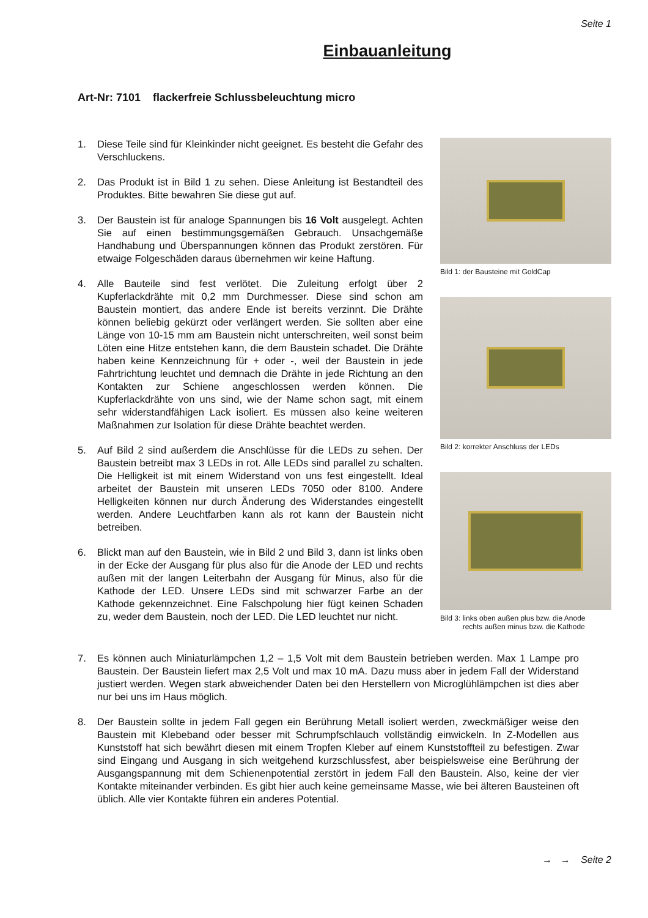Seite 1
Einbauanleitung
Art-Nr: 7101 flackerfreie Schlussbeleuchtung micro
1. Diese Teile sind für Kleinkinder nicht geeignet. Es besteht die Gefahr des Verschluckens.
2. Das Produkt ist in Bild 1 zu sehen. Diese Anleitung ist Bestandteil des Produktes. Bitte bewahren Sie diese gut auf.
3. Der Baustein ist für analoge Spannungen bis 16 Volt ausgelegt. Achten Sie auf einen bestimmungsgemäßen Gebrauch. Unsachgemäße Handhabung und Überspannungen können das Produkt zerstören. Für etwaige Folgeschäden daraus übernehmen wir keine Haftung.
4. Alle Bauteile sind fest verlötet. Die Zuleitung erfolgt über 2 Kupferlackdrähte mit 0,2 mm Durchmesser. Diese sind schon am Baustein montiert, das andere Ende ist bereits verzinnt. Die Drähte können beliebig gekürzt oder verlängert werden. Sie sollten aber eine Länge von 10-15 mm am Baustein nicht unterschreiten, weil sonst beim Löten eine Hitze entstehen kann, die dem Baustein schadet. Die Drähte haben keine Kennzeichnung für + oder -, weil der Baustein in jede Fahrtrichtung leuchtet und demnach die Drähte in jede Richtung an den Kontakten zur Schiene angeschlossen werden können. Die Kupferlackdrähte von uns sind, wie der Name schon sagt, mit einem sehr widerstandfähigen Lack isoliert. Es müssen also keine weiteren Maßnahmen zur Isolation für diese Drähte beachtet werden.
5. Auf Bild 2 sind außerdem die Anschlüsse für die LEDs zu sehen. Der Baustein betreibt max 3 LEDs in rot. Alle LEDs sind parallel zu schalten. Die Helligkeit ist mit einem Widerstand von uns fest eingestellt. Ideal arbeitet der Baustein mit unseren LEDs 7050 oder 8100. Andere Helligkeiten können nur durch Änderung des Widerstandes eingestellt werden. Andere Leuchtfarben kann als rot kann der Baustein nicht betreiben.
6. Blickt man auf den Baustein, wie in Bild 2 und Bild 3, dann ist links oben in der Ecke der Ausgang für plus also für die Anode der LED und rechts außen mit der langen Leiterbahn der Ausgang für Minus, also für die Kathode der LED. Unsere LEDs sind mit schwarzer Farbe an der Kathode gekennzeichnet. Eine Falschpolung hier fügt keinen Schaden zu, weder dem Baustein, noch der LED. Die LED leuchtet nur nicht.
Bild 1: der Bausteine mit GoldCap
Bild 2: korrekter Anschluss der LEDs
Bild 3: links oben außen plus bzw. die Anode
rechts außen minus bzw. die Kathode
7. Es können auch Miniaturlämpchen 1,2 – 1,5 Volt mit dem Baustein betrieben werden. Max 1 Lampe pro Baustein. Der Baustein liefert max 2,5 Volt und max 10 mA. Dazu muss aber in jedem Fall der Widerstand justiert werden. Wegen stark abweichender Daten bei den Herstellern von Microglühlämpchen ist dies aber nur bei uns im Haus möglich.
8. Der Baustein sollte in jedem Fall gegen ein Berührung Metall isoliert werden, zweckmäßiger weise den Baustein mit Klebeband oder besser mit Schrumpfschlauch vollständig einwickeln. In Z-Modellen aus Kunststoff hat sich bewährt diesen mit einem Tropfen Kleber auf einem Kunststoffteil zu befestigen. Zwar sind Eingang und Ausgang in sich weitgehend kurzschlussfest, aber beispielsweise eine Berührung der Ausgangspannung mit dem Schienenpotential zerstört in jedem Fall den Baustein. Also, keine der vier Kontakte miteinander verbinden. Es gibt hier auch keine gemeinsame Masse, wie bei älteren Bausteinen oft üblich. Alle vier Kontakte führen ein anderes Potential.
→ → Seite 2